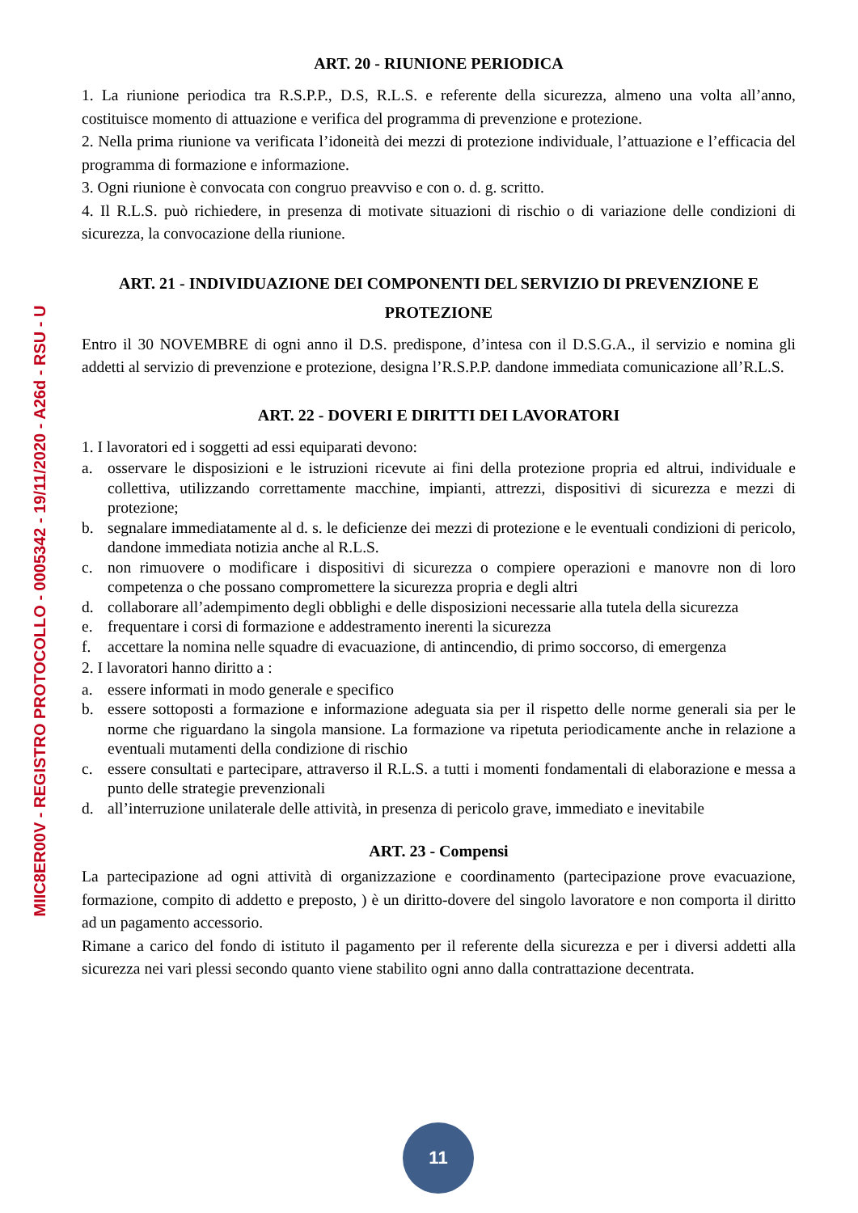MIIC8ER00V - REGISTRO PROTOCOLLO - 0005342 - 19/11/2020 - A26d - RSU - U
ART. 20 - RIUNIONE PERIODICA
1. La riunione periodica tra R.S.P.P., D.S, R.L.S. e referente della sicurezza, almeno una volta all’anno, costituisce momento di attuazione e verifica del programma di prevenzione e protezione.
2. Nella prima riunione va verificata l’idoneità dei mezzi di protezione individuale, l’attuazione e l’efficacia del programma di formazione e informazione.
3. Ogni riunione è convocata con congruo preavviso e con o. d. g. scritto.
4. Il R.L.S. può richiedere, in presenza di motivate situazioni di rischio o di variazione delle condizioni di sicurezza, la convocazione della riunione.
ART. 21 - INDIVIDUAZIONE DEI COMPONENTI DEL SERVIZIO DI PREVENZIONE E PROTEZIONE
Entro il 30 NOVEMBRE di ogni anno il D.S. predispone, d’intesa con il D.S.G.A., il servizio e nomina gli addetti al servizio di prevenzione e protezione, designa l’R.S.P.P. dandone immediata comunicazione all’R.L.S.
ART. 22 - DOVERI E DIRITTI DEI LAVORATORI
1. I lavoratori ed i soggetti ad essi equiparati devono:
a. osservare le disposizioni e le istruzioni ricevute ai fini della protezione propria ed altrui, individuale e collettiva, utilizzando correttamente macchine, impianti, attrezzi, dispositivi di sicurezza e mezzi di protezione;
b. segnalare immediatamente al d. s. le deficienze dei mezzi di protezione e le eventuali condizioni di pericolo, dandone immediata notizia anche al R.L.S.
c. non rimuovere o modificare i dispositivi di sicurezza o compiere operazioni e manovre non di loro competenza o che possano compromettere la sicurezza propria e degli altri
d. collaborare all’adempimento degli obblighi e delle disposizioni necessarie alla tutela della sicurezza
e. frequentare i corsi di formazione e addestramento inerenti la sicurezza
f. accettare la nomina nelle squadre di evacuazione, di antincendio, di primo soccorso, di emergenza
2. I lavoratori hanno diritto a :
a. essere informati in modo generale e specifico
b. essere sottoposti a formazione e informazione adeguata sia per il rispetto delle norme generali sia per le norme che riguardano la singola mansione. La formazione va ripetuta periodicamente anche in relazione a eventuali mutamenti della condizione di rischio
c. essere consultati e partecipare, attraverso il R.L.S. a tutti i momenti fondamentali di elaborazione e messa a punto delle strategie prevenzionali
d. all’interruzione unilaterale delle attività, in presenza di pericolo grave, immediato e inevitabile
ART. 23 - Compensi
La partecipazione ad ogni attività di organizzazione e coordinamento (partecipazione prove evacuazione, formazione, compito di addetto e preposto, ) è un diritto-dovere del singolo lavoratore e non comporta il diritto ad un pagamento accessorio.
Rimane a carico del fondo di istituto il pagamento per il referente della sicurezza e per i diversi addetti alla sicurezza nei vari plessi secondo quanto viene stabilito ogni anno dalla contrattazione decentrata.
11